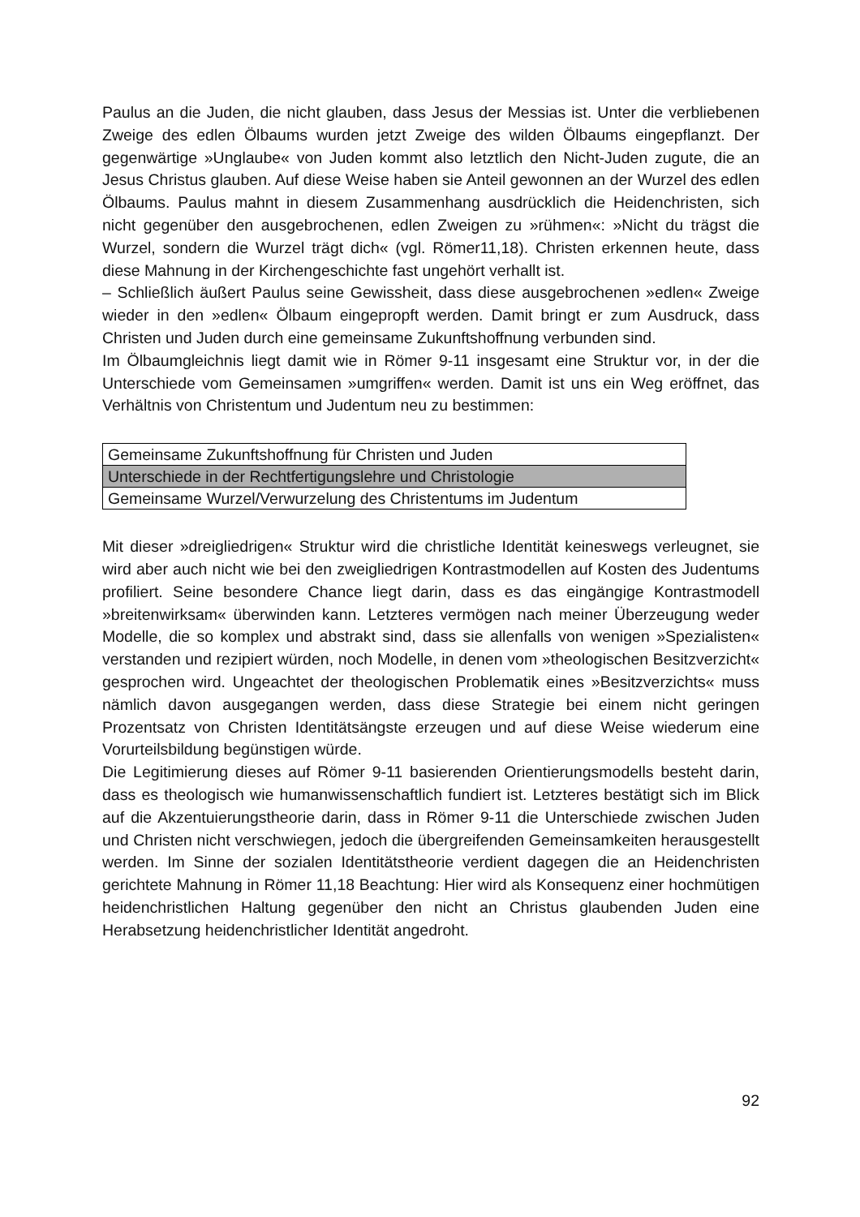Paulus an die Juden, die nicht glauben, dass Jesus der Messias ist. Unter die verbliebenen Zweige des edlen Ölbaums wurden jetzt Zweige des wilden Ölbaums eingepflanzt. Der gegenwärtige »Unglaube« von Juden kommt also letztlich den Nicht-Juden zugute, die an Jesus Christus glauben. Auf diese Weise haben sie Anteil gewonnen an der Wurzel des edlen Ölbaums. Paulus mahnt in diesem Zusammenhang ausdrücklich die Heidenchristen, sich nicht gegenüber den ausgebrochenen, edlen Zweigen zu »rühmen«: »Nicht du trägst die Wurzel, sondern die Wurzel trägt dich« (vgl. Römer11,18). Christen erkennen heute, dass diese Mahnung in der Kirchengeschichte fast ungehört verhallt ist.
– Schließlich äußert Paulus seine Gewissheit, dass diese ausgebrochenen »edlen« Zweige wieder in den »edlen« Ölbaum eingepropft werden. Damit bringt er zum Ausdruck, dass Christen und Juden durch eine gemeinsame Zukunftshoffnung verbunden sind.
Im Ölbaumgleichnis liegt damit wie in Römer 9-11 insgesamt eine Struktur vor, in der die Unterschiede vom Gemeinsamen »umgriffen« werden. Damit ist uns ein Weg eröffnet, das Verhältnis von Christentum und Judentum neu zu bestimmen:
| Gemeinsame Zukunftshoffnung für Christen und Juden |
| Unterschiede in der Rechtfertigungslehre und Christologie |
| Gemeinsame Wurzel/Verwurzelung des Christentums im Judentum |
Mit dieser »dreigliedrigen« Struktur wird die christliche Identität keineswegs verleugnet, sie wird aber auch nicht wie bei den zweigliedrigen Kontrastmodellen auf Kosten des Judentums profiliert. Seine besondere Chance liegt darin, dass es das eingängige Kontrastmodell »breitenwirksam« überwinden kann. Letzteres vermögen nach meiner Überzeugung weder Modelle, die so komplex und abstrakt sind, dass sie allenfalls von wenigen »Spezialisten« verstanden und rezipiert würden, noch Modelle, in denen vom »theologischen Besitzverzicht« gesprochen wird. Ungeachtet der theologischen Problematik eines »Besitzverzichts« muss nämlich davon ausgegangen werden, dass diese Strategie bei einem nicht geringen Prozentsatz von Christen Identitätsängste erzeugen und auf diese Weise wiederum eine Vorurteilsbildung begünstigen würde.
Die Legitimierung dieses auf Römer 9-11 basierenden Orientierungsmodells besteht darin, dass es theologisch wie humanwissenschaftlich fundiert ist. Letzteres bestätigt sich im Blick auf die Akzentuierungstheorie darin, dass in Römer 9-11 die Unterschiede zwischen Juden und Christen nicht verschwiegen, jedoch die übergreifenden Gemeinsamkeiten herausgestellt werden. Im Sinne der sozialen Identitätstheorie verdient dagegen die an Heidenchristen gerichtete Mahnung in Römer 11,18 Beachtung: Hier wird als Konsequenz einer hochmütigen heidenchristlichen Haltung gegenüber den nicht an Christus glaubenden Juden eine Herabsetzung heidenchristlicher Identität angedroht.
92